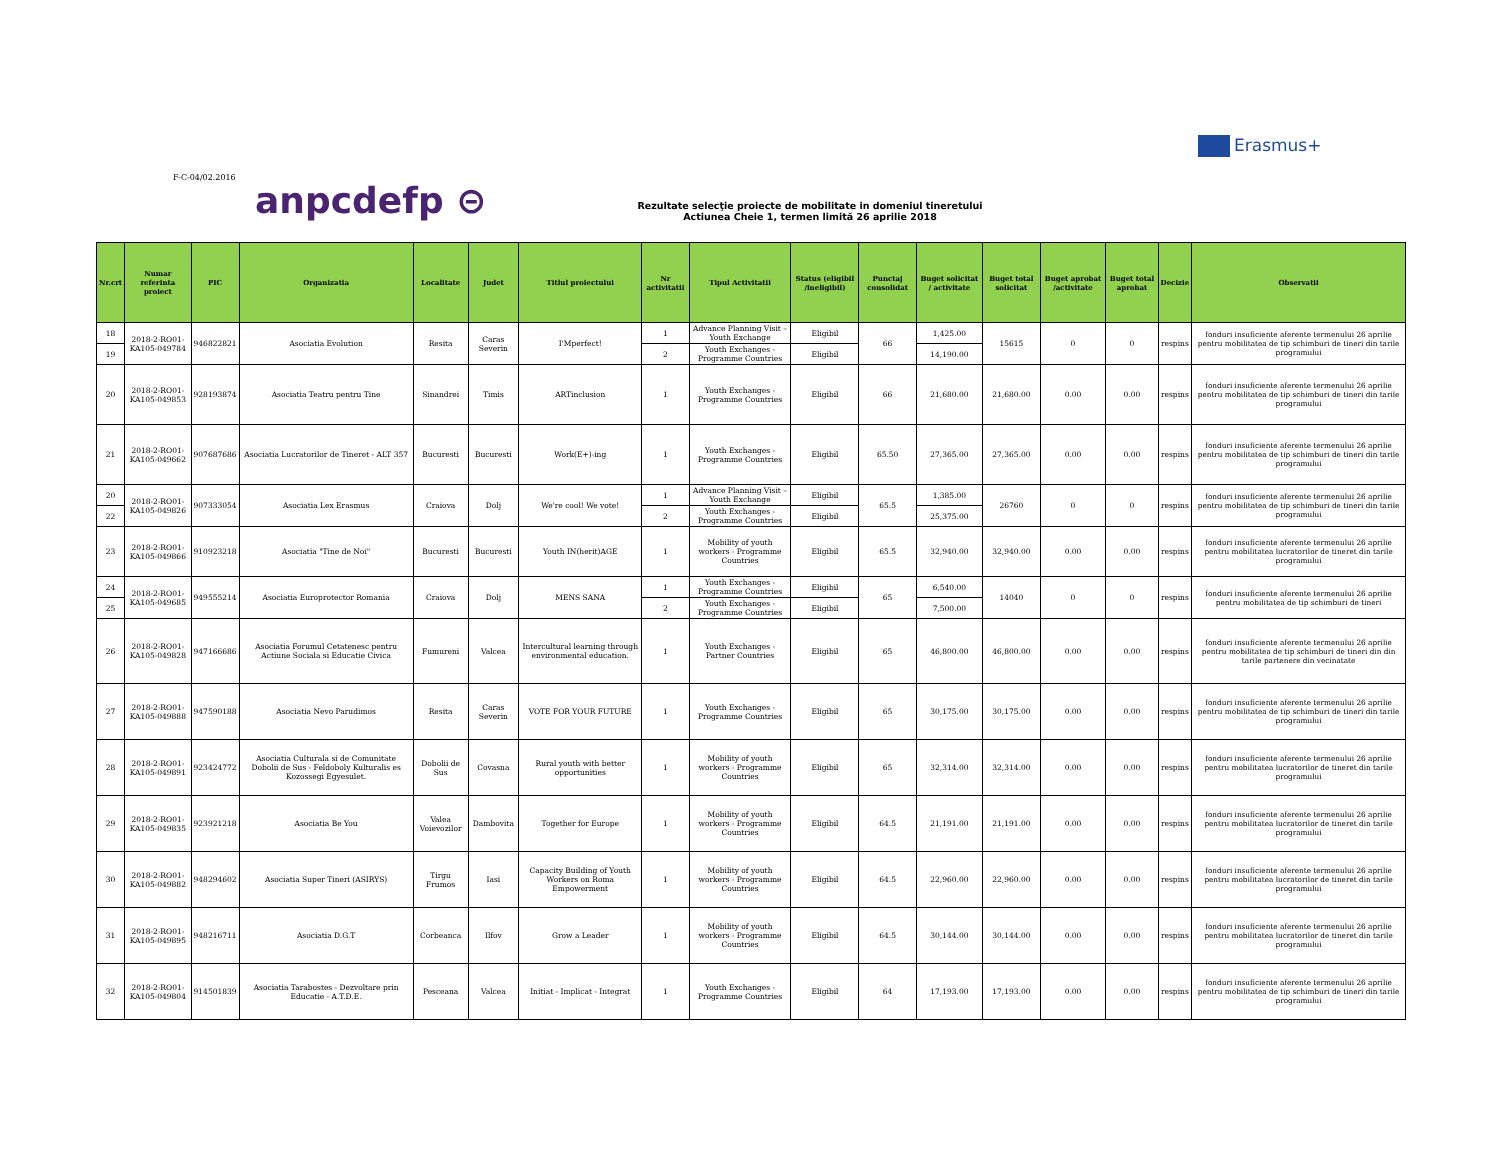F-C-04/02.2016
anpcdefp ⊝
Erasmus+
Rezultate selecţie proiecte de mobilitate in domeniul tineretului
Actiunea Cheie 1, termen limită 26 aprilie 2018
| Nr.crt | Numar referinta proiect | PIC | Organizatia | Localitate | Judet | Titlul proiectului | Nr activitatii | Tipul Activitatii | Status (eligibil /ineligibil) | Punctaj consolidat | Buget solicitat / activitate | Buget total solicitat | Buget aprobat /activitate | Buget total aprobat | Decizie | Observatii |
| --- | --- | --- | --- | --- | --- | --- | --- | --- | --- | --- | --- | --- | --- | --- | --- | --- |
| 18 | 2018-2-RO01-KA105-049784 | 946822821 | Asociatia Evolution | Resita | Caras Severin | I'Mperfect! | 1 | Advance Planning Visit – Youth Exchange | Eligibil | 66 | 1,425.00 | 15615 | 0 | 0 | respins | fonduri insuficiente aferente termenului 26 aprilie pentru mobilitatea de tip schimburi de tineri din tarile programului |
| 19 | | | | | | | 2 | Youth Exchanges - Programme Countries | Eligibil | | 14,190.00 | | | | | |
| 20 | 2018-2-RO01-KA105-049853 | 928193874 | Asociatia Teatru pentru Tine | Sinandrei | Timis | ARTinclusion | 1 | Youth Exchanges - Programme Countries | Eligibil | 66 | 21,680.00 | 21,680.00 | 0.00 | 0.00 | respins | fonduri insuficiente aferente termenului 26 aprilie pentru mobilitatea de tip schimburi de tineri din tarile programului |
| 21 | 2018-2-RO01-KA105-049662 | 907687686 | Asociatia Lucratorilor de Tineret - ALT 357 | Bucuresti | Bucuresti | Work(E+)-ing | 1 | Youth Exchanges - Programme Countries | Eligibil | 65.50 | 27,365.00 | 27,365.00 | 0.00 | 0.00 | respins | fonduri insuficiente aferente termenului 26 aprilie pentru mobilitatea de tip schimburi de tineri din tarile programului |
| 20 | 2018-2-RO01-KA105-049826 | 907333054 | Asociatia Lex Erasmus | Craiova | Dolj | We're cool! We vote! | 1 | Advance Planning Visit – Youth Exchange | Eligibil | 65.5 | 1,385.00 | 26760 | 0 | 0 | respins | fonduri insuficiente aferente termenului 26 aprilie pentru mobilitatea de tip schimburi de tineri din tarile programului |
| 22 | | | | | | | 2 | Youth Exchanges - Programme Countries | Eligibil | | 25,375.00 | | | | | |
| 23 | 2018-2-RO01-KA105-049866 | 910923218 | Asociatia "Tine de Noi" | Bucuresti | Bucuresti | Youth IN(herit)AGE | 1 | Mobility of youth workers - Programme Countries | Eligibil | 65.5 | 32,940.00 | 32,940.00 | 0.00 | 0.00 | respins | fonduri insuficiente aferente termenului 26 aprilie pentru mobilitatea lucratorilor de tineret din tarile programului |
| 24 | 2018-2-RO01-KA105-049685 | 949555214 | Asociatia Europrotector Romania | Craiova | Dolj | MENS SANA | 1 | Youth Exchanges - Programme Countries | Eligibil | 65 | 6,540.00 | 14040 | 0 | 0 | respins | fonduri insuficiente aferente termenului 26 aprilie pentru mobilitatea de tip schimburi de tineri |
| 25 | | | | | | | 2 | Youth Exchanges - Programme Countries | Eligibil | | 7,500.00 | | | | | |
| 26 | 2018-2-RO01-KA105-049828 | 947166686 | Asociatia Forumul Cetatenesc pentru Actiune Sociala si Educatie Civica | Fumureni | Valcea | Intercultural learning through environmental education. | 1 | Youth Exchanges - Partner Countries | Eligibil | 65 | 46,800.00 | 46,800.00 | 0.00 | 0.00 | respins | fonduri insuficiente aferente termenului 26 aprilie pentru mobilitatea de tip schimburi de tineri din din tarile partenere din vecinatate |
| 27 | 2018-2-RO01-KA105-049888 | 947590188 | Asociatia Nevo Parudimos | Resita | Caras Severin | VOTE FOR YOUR FUTURE | 1 | Youth Exchanges - Programme Countries | Eligibil | 65 | 30,175.00 | 30,175.00 | 0.00 | 0.00 | respins | fonduri insuficiente aferente termenului 26 aprilie pentru mobilitatea de tip schimburi de tineri din tarile programului |
| 28 | 2018-2-RO01-KA105-049891 | 923424772 | Asociatia Culturala si de Comunitate Dobolii de Sus - Feldoboly Kulturalis es Kozossegi Egyesulet. | Dobolii de Sus | Covasna | Rural youth with better opportunities | 1 | Mobility of youth workers - Programme Countries | Eligibil | 65 | 32,314.00 | 32,314.00 | 0.00 | 0.00 | respins | fonduri insuficiente aferente termenului 26 aprilie pentru mobilitatea lucratorilor de tineret din tarile programului |
| 29 | 2018-2-RO01-KA105-049835 | 923921218 | Asociatia Be You | Valea Voievozilor | Dambovita | Together for Europe | 1 | Mobility of youth workers - Programme Countries | Eligibil | 64.5 | 21,191.00 | 21,191.00 | 0.00 | 0.00 | respins | fonduri insuficiente aferente termenului 26 aprilie pentru mobilitatea lucratorilor de tineret din tarile programului |
| 30 | 2018-2-RO01-KA105-049882 | 948294602 | Asociatia Super Tineri (ASIRYS) | Tirgu Frumos | Iasi | Capacity Building of Youth Workers on Roma Empowerment | 1 | Mobility of youth workers - Programme Countries | Eligibil | 64.5 | 22,960.00 | 22,960.00 | 0.00 | 0.00 | respins | fonduri insuficiente aferente termenului 26 aprilie pentru mobilitatea lucratorilor de tineret din tarile programului |
| 31 | 2018-2-RO01-KA105-049895 | 948216711 | Asociatia D.G.T | Corbeanca | Ilfov | Grow a Leader | 1 | Mobility of youth workers - Programme Countries | Eligibil | 64.5 | 30,144.00 | 30,144.00 | 0.00 | 0.00 | respins | fonduri insuficiente aferente termenului 26 aprilie pentru mobilitatea lucratorilor de tineret din tarile programului |
| 32 | 2018-2-RO01-KA105-049804 | 914501839 | Asociatia Tarabostes - Dezvoltare prin Educatie - A.T.D.E. | Pesceana | Valcea | Initiat - Implicat - Integrat | 1 | Youth Exchanges - Programme Countries | Eligibil | 64 | 17,193.00 | 17,193.00 | 0.00 | 0.00 | respins | fonduri insuficiente aferente termenului 26 aprilie pentru mobilitatea de tip schimburi de tineri din tarile programului |